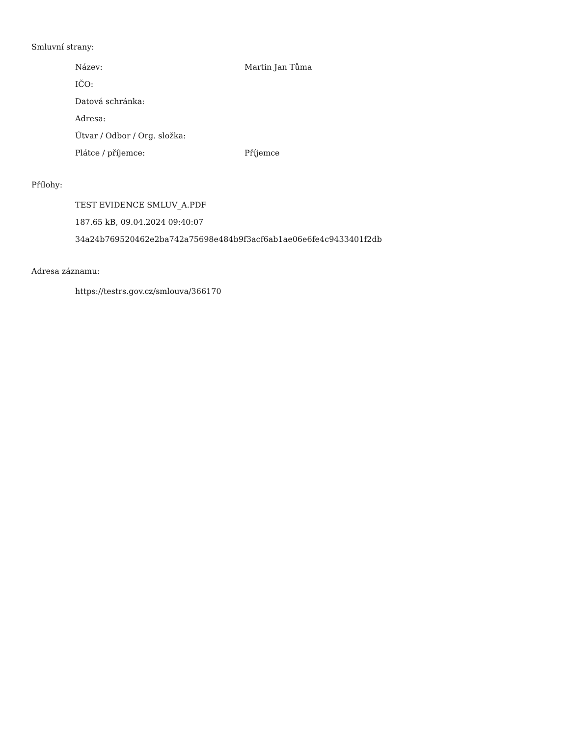Smluvní strany:
Název: Martin Jan Tůma
IČO:
Datová schránka:
Adresa:
Útvar / Odbor / Org. složka:
Plátce / příjemce: Příjemce
Přílohy:
TEST EVIDENCE SMLUV_A.PDF
187.65 kB, 09.04.2024 09:40:07
34a24b769520462e2ba742a75698e484b9f3acf6ab1ae06e6fe4c9433401f2db
Adresa záznamu:
https://testrs.gov.cz/smlouva/366170